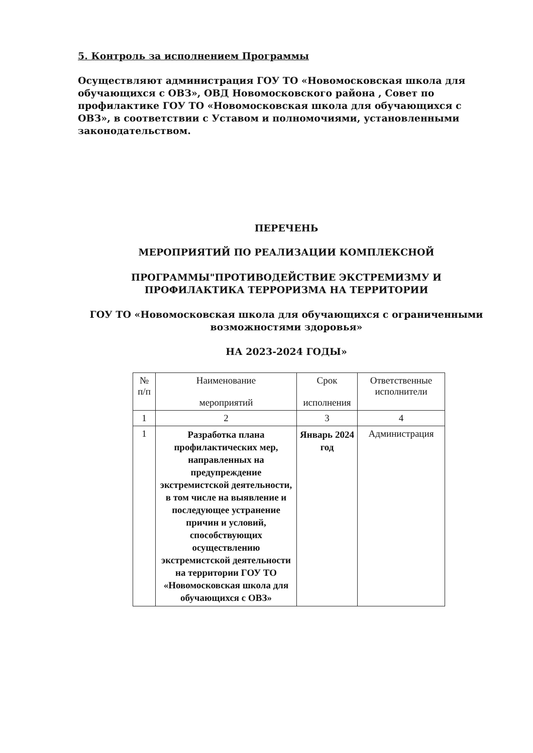5. Контроль за исполнением Программы
Осуществляют администрация ГОУ ТО «Новомосковская школа для обучающихся с ОВЗ», ОВД Новомосковского района , Совет по профилактике ГОУ ТО «Новомосковская школа для обучающихся с ОВЗ», в соответствии с Уставом и полномочиями, установленными законодательством.
ПЕРЕЧЕНЬ
МЕРОПРИЯТИЙ ПО РЕАЛИЗАЦИИ КОМПЛЕКСНОЙ
ПРОГРАММЫ"ПРОТИВОДЕЙСТВИЕ ЭКСТРЕМИЗМУ И ПРОФИЛАКТИКА ТЕРРОРИЗМА НА ТЕРРИТОРИИ
ГОУ ТО «Новомосковская школа для обучающихся с ограниченными возможностями здоровья»
НА 2023-2024 ГОДЫ»
| № п/п | Наименование мероприятий | Срок исполнения | Ответственные исполнители |
| --- | --- | --- | --- |
| 1 | 2 | 3 | 4 |
| 1 | Разработка плана профилактических мер, направленных на предупреждение экстремистской деятельности, в том числе на выявление и последующее устранение причин и условий, способствующих осуществлению экстремистской деятельности на территории ГОУ ТО «Новомосковская школа для обучающихся с ОВЗ» | Январь 2024 год | Администрация |